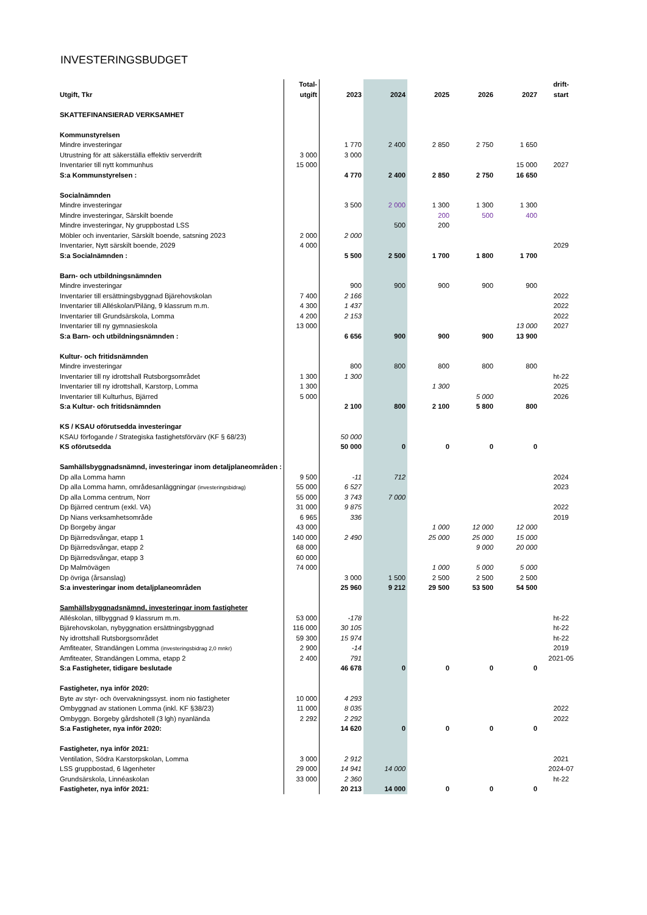INVESTERINGSBUDGET
| | Total- | | | | | | drift- |
| --- | --- | --- | --- | --- | --- | --- | --- |
| Utgift, Tkr | utgift | 2023 | 2024 | 2025 | 2026 | 2027 | start |
| SKATTEFINANSIERAD VERKSAMHET | | | | | | | |
| Kommunstyrelsen | | | | | | | |
| Mindre investeringar | | 1 770 | 2 400 | 2 850 | 2 750 | 1 650 | |
| Utrustning för att säkerställa effektiv serverdrift | 3 000 | 3 000 | | | | | |
| Inventarier till nytt kommunhus | 15 000 | | | | | 15 000 | 2027 |
| S:a Kommunstyrelsen : | | 4 770 | 2 400 | 2 850 | 2 750 | 16 650 | |
| Socialnämnden | | | | | | | |
| Mindre investeringar | | 3 500 | 2 000 | 1 300 | 1 300 | 1 300 | |
| Mindre investeringar, Särskilt boende | | | | 200 | 500 | 400 | |
| Mindre investeringar, Ny gruppbostad LSS | | | 500 | 200 | | | |
| Möbler och inventarier, Särskilt boende, satsning 2023 | 2 000 | 2 000 | | | | | |
| Inventarier, Nytt särskilt boende, 2029 | 4 000 | | | | | | 2029 |
| S:a Socialnämnden : | | 5 500 | 2 500 | 1 700 | 1 800 | 1 700 | |
| Barn- och utbildningsnämnden | | | | | | | |
| Mindre investeringar | | 900 | 900 | 900 | 900 | 900 | |
| Inventarier till ersättningsbyggnad Bjärehovskolan | 7 400 | 2 166 | | | | | 2022 |
| Inventarier till Alléskolan/Piläng, 9 klassrum m.m. | 4 300 | 1 437 | | | | | 2022 |
| Inventarier till Grundsärskola, Lomma | 4 200 | 2 153 | | | | | 2022 |
| Inventarier till ny gymnasieskola | 13 000 | | | | | 13 000 | 2027 |
| S:a Barn- och utbildningsnämnden : | | 6 656 | 900 | 900 | 900 | 13 900 | |
| Kultur- och fritidsnämnden | | | | | | | |
| Mindre investeringar | | 800 | 800 | 800 | 800 | 800 | |
| Inventarier till ny idrottshall Rutsborgsområdet | 1 300 | 1 300 | | | | | ht-22 |
| Inventarier till ny idrottshall, Karstorp, Lomma | 1 300 | | | 1 300 | | | 2025 |
| Inventarier till Kulturhus, Bjärred | 5 000 | | | | 5 000 | | 2026 |
| S:a Kultur- och fritidsnämnden | | 2 100 | 800 | 2 100 | 5 800 | 800 | |
| KS / KSAU oförutsedda investeringar | | | | | | | |
| KSAU förfogande / Strategiska fastighetsförvärv (KF § 68/23) | | 50 000 | | | | | |
| KS oförutsedda | | 50 000 | 0 | 0 | 0 | 0 | |
| Samhällsbyggnadsnämnd, investeringar inom detaljplaneområden : | | | | | | | |
| Dp alla Lomma hamn | 9 500 | -11 | 712 | | | | 2024 |
| Dp alla Lomma hamn, områdesanläggningar (investeringsbidrag) | 55 000 | 6 527 | | | | | 2023 |
| Dp alla Lomma centrum, Norr | 55 000 | 3 743 | 7 000 | | | | |
| Dp Bjärred centrum (exkl. VA) | 31 000 | 9 875 | | | | | 2022 |
| Dp Nians verksamhetsområde | 6 965 | 336 | | | | | 2019 |
| Dp Borgeby ängar | 43 000 | | | 1 000 | 12 000 | 12 000 | |
| Dp Bjärredsvångar, etapp 1 | 140 000 | 2 490 | | 25 000 | 25 000 | 15 000 | |
| Dp Bjärredsvångar, etapp 2 | 68 000 | | | | 9 000 | 20 000 | |
| Dp Bjärredsvångar, etapp 3 | 60 000 | | | | | | |
| Dp Malmövägen | 74 000 | | | 1 000 | 5 000 | 5 000 | |
| Dp övriga (årsanslag) | | 3 000 | 1 500 | 2 500 | 2 500 | 2 500 | |
| S:a investeringar inom detaljplaneområden | | 25 960 | 9 212 | 29 500 | 53 500 | 54 500 | |
| Samhällsbyggnadsnämnd, investeringar inom fastigheter | | | | | | | |
| Alléskolan, tillbyggnad 9 klassrum m.m. | 53 000 | -178 | | | | | ht-22 |
| Bjärehovskolan, nybyggnation ersättningsbyggnad | 116 000 | 30 105 | | | | | ht-22 |
| Ny idrottshall Rutsborgsområdet | 59 300 | 15 974 | | | | | ht-22 |
| Amfiteater, Strandängen Lomma (investeringsbidrag 2,0 mnkr) | 2 900 | -14 | | | | | 2019 |
| Amfiteater, Strandängen Lomma, etapp 2 | 2 400 | 791 | | | | | 2021-05 |
| S:a Fastigheter, tidigare beslutade | | 46 678 | 0 | 0 | 0 | 0 | |
| Fastigheter, nya inför 2020: | | | | | | | |
| Byte av styr- och övervakningssyst. inom nio fastigheter | 10 000 | 4 293 | | | | | |
| Ombyggnad av stationen Lomma (inkl. KF §38/23) | 11 000 | 8 035 | | | | | 2022 |
| Ombyggn. Borgeby gårdshotell (3 lgh) nyanlända | 2 292 | 2 292 | | | | | 2022 |
| S:a Fastigheter, nya inför 2020: | | 14 620 | 0 | 0 | 0 | 0 | |
| Fastigheter, nya inför 2021: | | | | | | | |
| Ventilation, Södra Karstorpskolan, Lomma | 3 000 | 2 912 | | | | | 2021 |
| LSS gruppbostad, 6 lägenheter | 29 000 | 14 941 | 14 000 | | | | 2024-07 |
| Grundsärskola, Linnéaskolan | 33 000 | 2 360 | | | | | ht-22 |
| Fastigheter, nya inför 2021: | | 20 213 | 14 000 | 0 | 0 | 0 | |